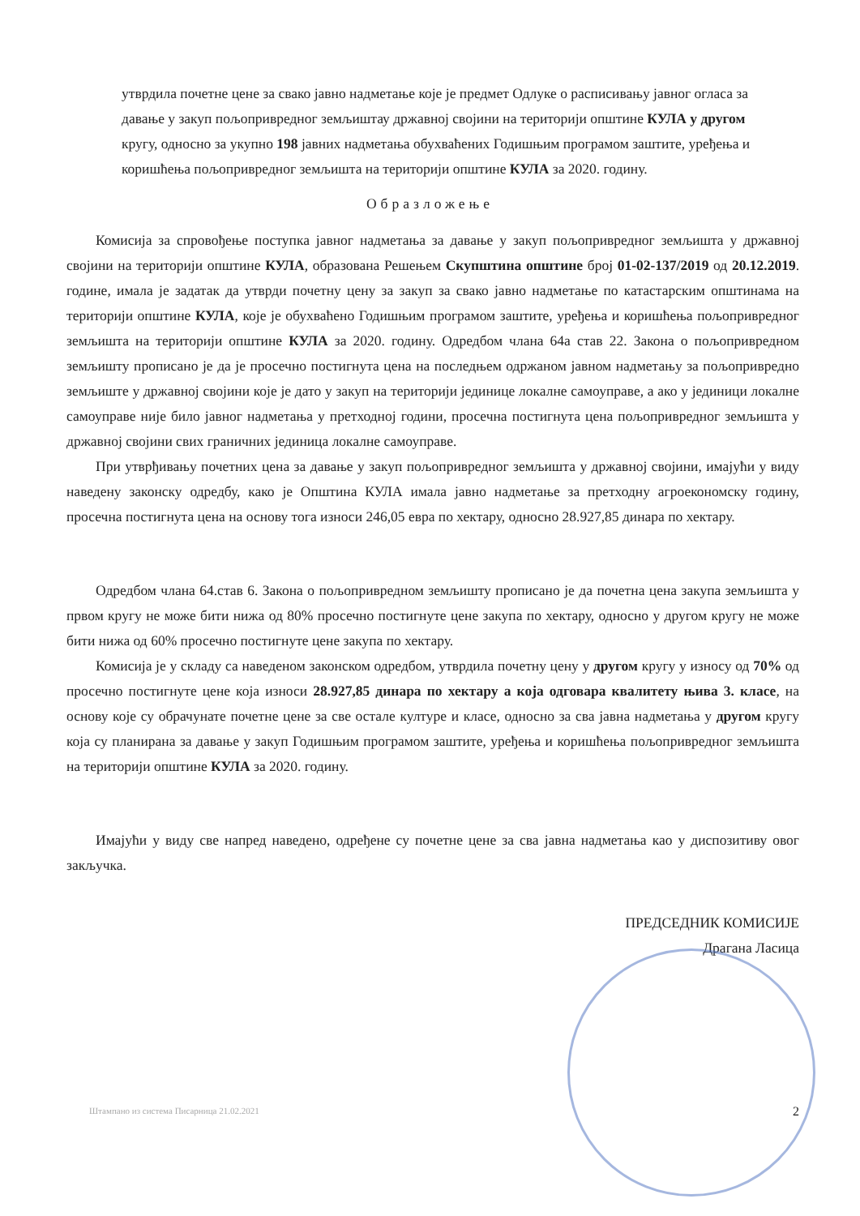утврдила почетне цене за свако јавно надметање које је предмет Одлуке о расписивању јавног огласа за давање у закуп пољопривредног земљиштау државној својини на територији општине КУЛА у другом кругу, односно за укупно 198 јавних надметања обухваћених Годишњим програмом заштите, уређења и коришћења пољопривредног земљишта на територији општине КУЛА за 2020. годину.
Образложење
Комисија за спровођење поступка јавног надметања за давање у закуп пољопривредног земљишта у државној својини на територији општине КУЛА, образована Решењем Скупштина општине број 01-02-137/2019 од 20.12.2019. године, имала је задатак да утврди почетну цену за закуп за свако јавно надметање по катастарским општинама на територији општине КУЛА, које је обухваћено Годишњим програмом заштите, уређења и коришћења пољопривредног земљишта на територији општине КУЛА за 2020. годину. Одредбом члана 64а став 22. Закона о пољопривредном земљишту прописано је да је просечно постигнута цена на последњем одржаном јавном надметању за пољопривредно земљиште у државној својини које је дато у закуп на територији јединице локалне самоуправе, а ако у јединици локалне самоуправе није било јавног надметања у претходној години, просечна постигнута цена пољопривредног земљишта у државној својини свих граничних јединица локалне самоуправе.
При утврђивању почетних цена за давање у закуп пољопривредног земљишта у државној својини, имајући у виду наведену законску одредбу, како је Општина КУЛА имала јавно надметање за претходну агроекономску годину, просечна постигнута цена на основу тога износи 246,05 евра по хектару, односно 28.927,85 динара по хектару.
Одредбом члана 64.став 6. Закона о пољопривредном земљишту прописано је да почетна цена закупа земљишта у првом кругу не може бити нижа од 80% просечно постигнуте цене закупа по хектару, односно у другом кругу не може бити нижа од 60% просечно постигнуте цене закупа по хектару.
Комисија је у складу са наведеном законском одредбом, утврдила почетну цену у другом кругу у износу од 70% од просечно постигнуте цене која износи 28.927,85 динара по хектару а која одговара квалитету њива 3. класе, на основу које су обрачунате почетне цене за све остале културе и класе, односно за сва јавна надметања у другом кругу која су планирана за давање у закуп Годишњим програмом заштите, уређења и коришћења пољопривредног земљишта на територији општине КУЛА за 2020. годину.
Имајући у виду све напред наведено, одређене су почетне цене за сва јавна надметања као у диспозитиву овог закључка.
ПРЕДСЕДНИК КОМИСИЈЕ
Драгана Ласица
Штампано из система Писарница 21.02.2021 2